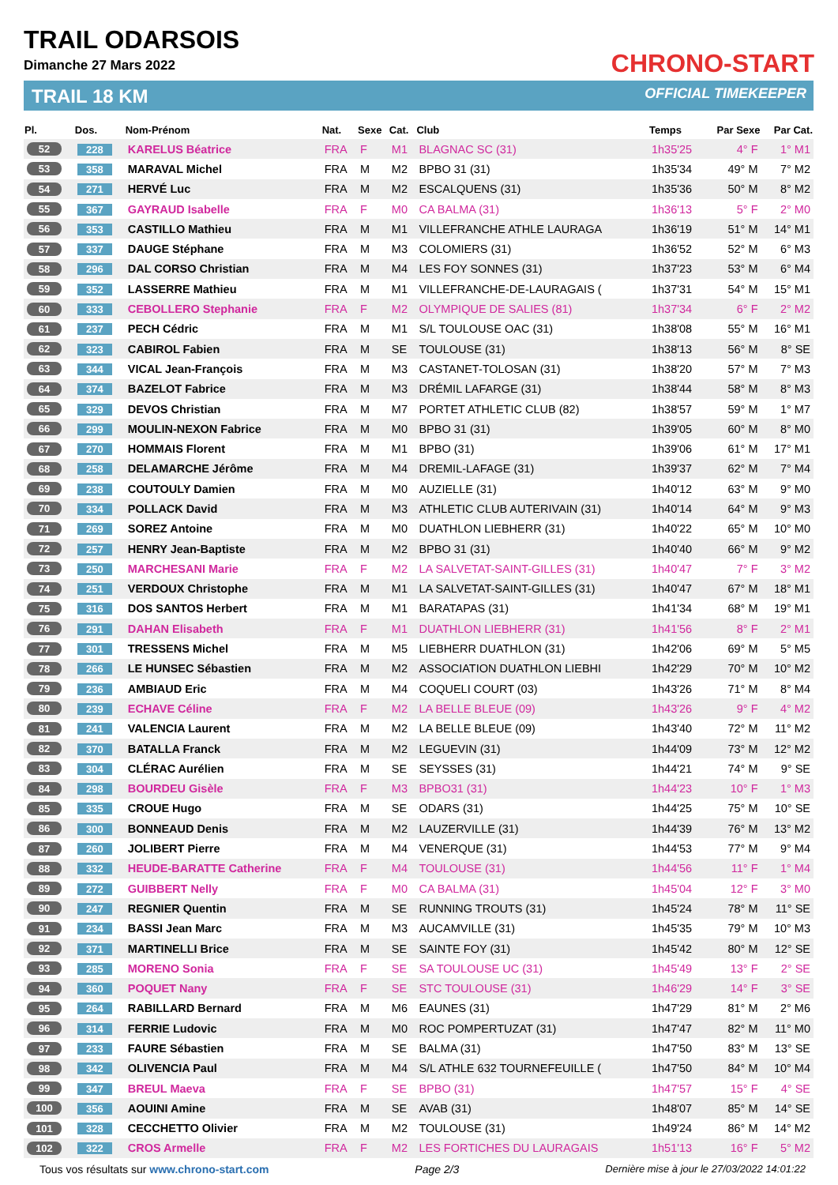TRAIL ODARSOIS
Dimanche 27 Mars 2022
TRAIL 18 KM
CHRONO-START
OFFICIAL TIMEKEEPER
| Pl. | Dos. | Nom-Prénom | Nat. | Sexe | Cat. | Club | Temps | Par Sexe | Par Cat. |
| --- | --- | --- | --- | --- | --- | --- | --- | --- | --- |
| 52 | 228 | KARELUS Béatrice | FRA | F | M1 | BLAGNAC SC (31) | 1h35'25 | 4° F | 1° M1 |
| 53 | 358 | MARAVAL Michel | FRA | M | M2 | BPBO 31 (31) | 1h35'34 | 49° M | 7° M2 |
| 54 | 271 | HERVÉ Luc | FRA | M | M2 | ESCALQUENS (31) | 1h35'36 | 50° M | 8° M2 |
| 55 | 367 | GAYRAUD Isabelle | FRA | F | M0 | CA BALMA (31) | 1h36'13 | 5° F | 2° M0 |
| 56 | 353 | CASTILLO Mathieu | FRA | M | M1 | VILLEFRANCHE ATHLE LAURAGA | 1h36'19 | 51° M | 14° M1 |
| 57 | 337 | DAUGE Stéphane | FRA | M | M3 | COLOMIERS (31) | 1h36'52 | 52° M | 6° M3 |
| 58 | 296 | DAL CORSO Christian | FRA | M | M4 | LES FOY SONNES (31) | 1h37'23 | 53° M | 6° M4 |
| 59 | 352 | LASSERRE Mathieu | FRA | M | M1 | VILLEFRANCHE-DE-LAURAGAIS ( | 1h37'31 | 54° M | 15° M1 |
| 60 | 333 | CEBOLLERO Stephanie | FRA | F | M2 | OLYMPIQUE DE SALIES (81) | 1h37'34 | 6° F | 2° M2 |
| 61 | 237 | PECH Cédric | FRA | M | M1 | S/L TOULOUSE OAC (31) | 1h38'08 | 55° M | 16° M1 |
| 62 | 323 | CABIROL Fabien | FRA | M | SE | TOULOUSE (31) | 1h38'13 | 56° M | 8° SE |
| 63 | 344 | VICAL Jean-François | FRA | M | M3 | CASTANET-TOLOSAN (31) | 1h38'20 | 57° M | 7° M3 |
| 64 | 374 | BAZELOT Fabrice | FRA | M | M3 | DRÉMIL LAFARGE (31) | 1h38'44 | 58° M | 8° M3 |
| 65 | 329 | DEVOS Christian | FRA | M | M7 | PORTET ATHLETIC CLUB (82) | 1h38'57 | 59° M | 1° M7 |
| 66 | 299 | MOULIN-NEXON Fabrice | FRA | M | M0 | BPBO 31 (31) | 1h39'05 | 60° M | 8° M0 |
| 67 | 270 | HOMMAIS Florent | FRA | M | M1 | BPBO (31) | 1h39'06 | 61° M | 17° M1 |
| 68 | 258 | DELAMARCHE Jérôme | FRA | M | M4 | DREMIL-LAFAGE (31) | 1h39'37 | 62° M | 7° M4 |
| 69 | 238 | COUTOULY Damien | FRA | M | M0 | AUZIELLE (31) | 1h40'12 | 63° M | 9° M0 |
| 70 | 334 | POLLACK David | FRA | M | M3 | ATHLETIC CLUB AUTERIVAIN (31) | 1h40'14 | 64° M | 9° M3 |
| 71 | 269 | SOREZ Antoine | FRA | M | M0 | DUATHLON LIEBHERR (31) | 1h40'22 | 65° M | 10° M0 |
| 72 | 257 | HENRY Jean-Baptiste | FRA | M | M2 | BPBO 31 (31) | 1h40'40 | 66° M | 9° M2 |
| 73 | 250 | MARCHESANI Marie | FRA | F | M2 | LA SALVETAT-SAINT-GILLES (31) | 1h40'47 | 7° F | 3° M2 |
| 74 | 251 | VERDOUX Christophe | FRA | M | M1 | LA SALVETAT-SAINT-GILLES (31) | 1h40'47 | 67° M | 18° M1 |
| 75 | 316 | DOS SANTOS Herbert | FRA | M | M1 | BARATAPAS (31) | 1h41'34 | 68° M | 19° M1 |
| 76 | 291 | DAHAN Elisabeth | FRA | F | M1 | DUATHLON LIEBHERR (31) | 1h41'56 | 8° F | 2° M1 |
| 77 | 301 | TRESSENS Michel | FRA | M | M5 | LIEBHERR DUATHLON (31) | 1h42'06 | 69° M | 5° M5 |
| 78 | 266 | LE HUNSEC Sébastien | FRA | M | M2 | ASSOCIATION DUATHLON LIEBHI | 1h42'29 | 70° M | 10° M2 |
| 79 | 236 | AMBIAUD Eric | FRA | M | M4 | COQUELI COURT (03) | 1h43'26 | 71° M | 8° M4 |
| 80 | 239 | ECHAVE Céline | FRA | F | M2 | LA BELLE BLEUE (09) | 1h43'26 | 9° F | 4° M2 |
| 81 | 241 | VALENCIA Laurent | FRA | M | M2 | LA BELLE BLEUE (09) | 1h43'40 | 72° M | 11° M2 |
| 82 | 370 | BATALLA Franck | FRA | M | M2 | LEGUEVIN (31) | 1h44'09 | 73° M | 12° M2 |
| 83 | 304 | CLÉRAC Aurélien | FRA | M | SE | SEYSSES (31) | 1h44'21 | 74° M | 9° SE |
| 84 | 298 | BOURDEU Gisèle | FRA | F | M3 | BPBO31 (31) | 1h44'23 | 10° F | 1° M3 |
| 85 | 335 | CROUE Hugo | FRA | M | SE | ODARS (31) | 1h44'25 | 75° M | 10° SE |
| 86 | 300 | BONNEAUD Denis | FRA | M | M2 | LAUZERVILLE (31) | 1h44'39 | 76° M | 13° M2 |
| 87 | 260 | JOLIBERT Pierre | FRA | M | M4 | VENERQUE (31) | 1h44'53 | 77° M | 9° M4 |
| 88 | 332 | HEUDE-BARATTE Catherine | FRA | F | M4 | TOULOUSE (31) | 1h44'56 | 11° F | 1° M4 |
| 89 | 272 | GUIBBERT Nelly | FRA | F | M0 | CA BALMA (31) | 1h45'04 | 12° F | 3° M0 |
| 90 | 247 | REGNIER Quentin | FRA | M | SE | RUNNING TROUTS (31) | 1h45'24 | 78° M | 11° SE |
| 91 | 234 | BASSI Jean Marc | FRA | M | M3 | AUCAMVILLE (31) | 1h45'35 | 79° M | 10° M3 |
| 92 | 371 | MARTINELLI Brice | FRA | M | SE | SAINTE FOY (31) | 1h45'42 | 80° M | 12° SE |
| 93 | 285 | MORENO Sonia | FRA | F | SE | SA TOULOUSE UC (31) | 1h45'49 | 13° F | 2° SE |
| 94 | 360 | POQUET Nany | FRA | F | SE | STC TOULOUSE (31) | 1h46'29 | 14° F | 3° SE |
| 95 | 264 | RABILLARD Bernard | FRA | M | M6 | EAUNES (31) | 1h47'29 | 81° M | 2° M6 |
| 96 | 314 | FERRIE Ludovic | FRA | M | M0 | ROC POMPERTUZAT (31) | 1h47'47 | 82° M | 11° M0 |
| 97 | 233 | FAURE Sébastien | FRA | M | SE | BALMA (31) | 1h47'50 | 83° M | 13° SE |
| 98 | 342 | OLIVENCIA Paul | FRA | M | M4 | S/L ATHLE 632 TOURNEFEUILLE ( | 1h47'50 | 84° M | 10° M4 |
| 99 | 347 | BREUL Maeva | FRA | F | SE | BPBO (31) | 1h47'57 | 15° F | 4° SE |
| 100 | 356 | AOUINI Amine | FRA | M | SE | AVAB (31) | 1h48'07 | 85° M | 14° SE |
| 101 | 328 | CECCHETTO Olivier | FRA | M | M2 | TOULOUSE (31) | 1h49'24 | 86° M | 14° M2 |
| 102 | 322 | CROS Armelle | FRA | F | M2 | LES FORTICHES DU LAURAGAIS | 1h51'13 | 16° F | 5° M2 |
Tous vos résultats sur www.chrono-start.com Page 2/3 Dernière mise à jour le 27/03/2022 14:01:22